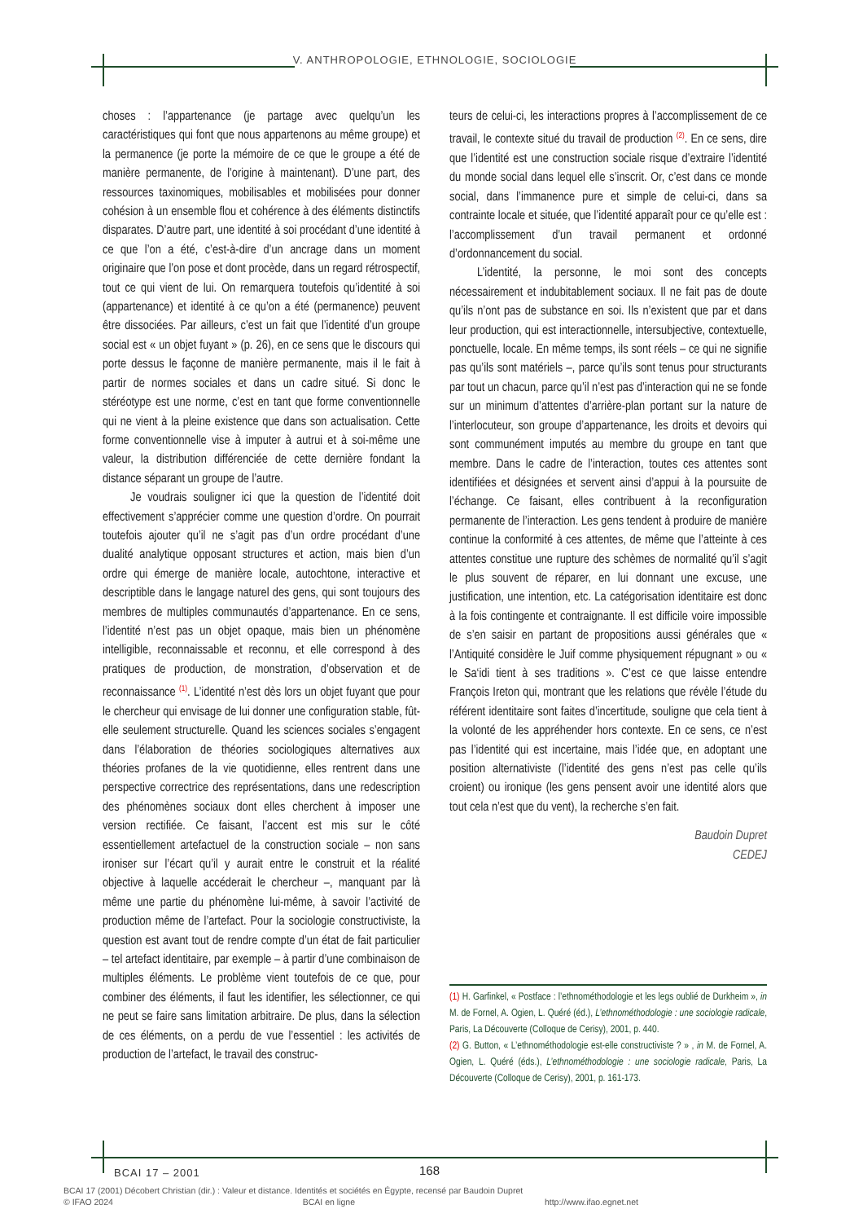V. ANTHROPOLOGIE, ETHNOLOGIE, SOCIOLOGIE
choses : l’appartenance (je partage avec quelqu’un les caractéristiques qui font que nous appartenons au même groupe) et la permanence (je porte la mémoire de ce que le groupe a été de manière permanente, de l’origine à maintenant). D’une part, des ressources taxinomiques, mobilisables et mobilisées pour donner cohésion à un ensemble flou et cohérence à des éléments distinctifs disparates. D’autre part, une identité à soi procédant d’une identité à ce que l’on a été, c’est-à-dire d’un ancrage dans un moment originaire que l’on pose et dont procède, dans un regard rétrospectif, tout ce qui vient de lui. On remarquera toutefois qu’identité à soi (appartenance) et identité à ce qu’on a été (permanence) peuvent être dissociées. Par ailleurs, c’est un fait que l’identité d’un groupe social est « un objet fuyant » (p. 26), en ce sens que le discours qui porte dessus le façonne de manière permanente, mais il le fait à partir de normes sociales et dans un cadre situé. Si donc le stéréotype est une norme, c’est en tant que forme conventionnelle qui ne vient à la pleine existence que dans son actualisation. Cette forme conventionnelle vise à imputer à autrui et à soi-même une valeur, la distribution différenciée de cette dernière fondant la distance séparant un groupe de l’autre.
Je voudrais souligner ici que la question de l’identité doit effectivement s’apprécier comme une question d’ordre. On pourrait toutefois ajouter qu’il ne s’agit pas d’un ordre procédant d’une dualité analytique opposant structures et action, mais bien d’un ordre qui émerge de manière locale, autochtone, interactive et descriptible dans le langage naturel des gens, qui sont toujours des membres de multiples communautés d’appartenance. En ce sens, l’identité n’est pas un objet opaque, mais bien un phénomène intelligible, reconnaissable et reconnu, et elle correspond à des pratiques de production, de monstration, d’observation et de reconnaissance <sup>(1)</sup>. L’identité n’est dès lors un objet fuyant que pour le chercheur qui envisage de lui donner une configuration stable, fût-elle seulement structurelle. Quand les sciences sociales s’engagent dans l’élaboration de théories sociologiques alternatives aux théories profanes de la vie quotidienne, elles rentrent dans une perspective correctrice des représentations, dans une redescription des phénomènes sociaux dont elles cherchent à imposer une version rectifiée. Ce faisant, l’accent est mis sur le côté essentiellement artefactuel de la construction sociale – non sans ironiser sur l’écart qu’il y aurait entre le construit et la réalité objective à laquelle accéderait le chercheur –, manquant par là même une partie du phénomène lui-même, à savoir l’activité de production même de l’artefact. Pour la sociologie constructiviste, la question est avant tout de rendre compte d’un état de fait particulier – tel artefact identitaire, par exemple – à partir d’une combinaison de multiples éléments. Le problème vient toutefois de ce que, pour combiner des éléments, il faut les identifier, les sélectionner, ce qui ne peut se faire sans limitation arbitraire. De plus, dans la sélection de ces éléments, on a perdu de vue l’essentiel : les activités de production de l’artefact, le travail des construc-
teurs de celui-ci, les interactions propres à l’accomplissement de ce travail, le contexte situé du travail de production <sup>(2)</sup>. En ce sens, dire que l’identité est une construction sociale risque d’extraire l’identité du monde social dans lequel elle s’inscrit. Or, c’est dans ce monde social, dans l’immanence pure et simple de celui-ci, dans sa contrainte locale et située, que l’identité apparaît pour ce qu’elle est : l’accomplissement d’un travail permanent et ordonné d’ordonnancement du social.
L’identité, la personne, le moi sont des concepts nécessairement et indubitablement sociaux. Il ne fait pas de doute qu’ils n’ont pas de substance en soi. Ils n’existent que par et dans leur production, qui est interactionnelle, intersubjective, contextuelle, ponctuelle, locale. En même temps, ils sont réels – ce qui ne signifie pas qu’ils sont matériels –, parce qu’ils sont tenus pour structurants par tout un chacun, parce qu’il n’est pas d’interaction qui ne se fonde sur un minimum d’attentes d’arrière-plan portant sur la nature de l’interlocuteur, son groupe d’appartenance, les droits et devoirs qui sont communément imputés au membre du groupe en tant que membre. Dans le cadre de l’interaction, toutes ces attentes sont identifiées et désignées et servent ainsi d’appui à la poursuite de l’échange. Ce faisant, elles contribuent à la reconfiguration permanente de l’interaction. Les gens tendent à produire de manière continue la conformité à ces attentes, de même que l’atteinte à ces attentes constitue une rupture des schèmes de normalité qu’il s’agit le plus souvent de réparer, en lui donnant une excuse, une justification, une intention, etc. La catégorisation identitaire est donc à la fois contingente et contraignante. Il est difficile voire impossible de s’en saisir en partant de propositions aussi générales que « l’Antiquité considère le Juif comme physiquement répugnant » ou « le Sa‘idi tient à ses traditions ». C’est ce que laisse entendre François Ireton qui, montrant que les relations que révèle l’étude du référent identitaire sont faites d’incertitude, souligne que cela tient à la volonté de les appréhender hors contexte. En ce sens, ce n’est pas l’identité qui est incertaine, mais l’idée que, en adoptant une position alternativiste (l’identité des gens n’est pas celle qu’ils croient) ou ironique (les gens pensent avoir une identité alors que tout cela n’est que du vent), la recherche s’en fait.
Baudoin Dupret
CEDEJ
(1) H. Garfinkel, « Postface : l’ethnométhodologie et les legs oublié de Durkheim », in M. de Fornel, A. Ogien, L. Quéré (éd.), L’ethnométhodologie : une sociologie radicale, Paris, La Découverte (Colloque de Cerisy), 2001, p. 440.
(2) G. Button, « L’ethnométhodologie est-elle constructiviste ? » , in M. de Fornel, A. Ogien, L. Quéré (éds.), L’ethnométhodologie : une sociologie radicale, Paris, La Découverte (Colloque de Cerisy), 2001, p. 161-173.
BCAI 17 – 2001 168
BCAI 17 (2001) Décobert Christian (dir.) : Valeur et distance. Identités et sociétés en Égypte, recensé par Baudoin Dupret
© IFAO 2024 BCAI en ligne http://www.ifao.egnet.net